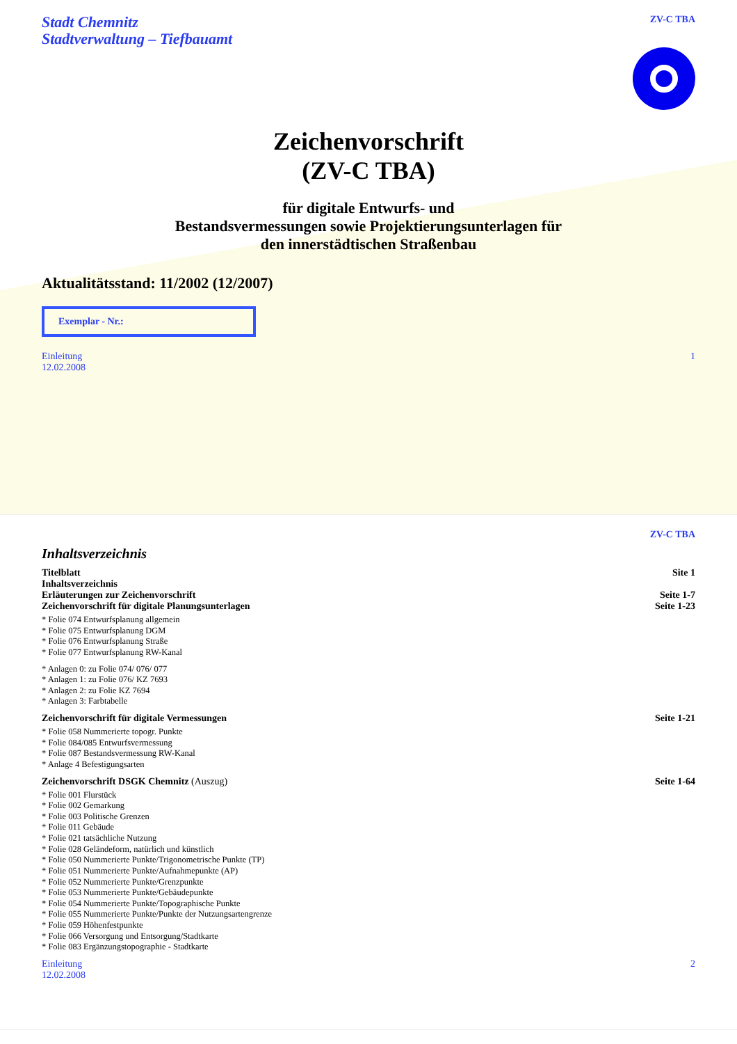Stadt Chemnitz
Stadtverwaltung – Tiefbauamt
ZV-C TBA
Zeichenvorschrift
(ZV-C TBA)
für digitale Entwurfs- und
Bestandsvermessungen sowie Projektierungsunterlagen für
den innerstädtischen Straßenbau
Aktualitätsstand: 11/2002 (12/2007)
Exemplar - Nr.:
Einleitung
12.02.2008
1
ZV-C TBA
Inhaltsverzeichnis
Titelblatt Site 1
Inhaltsverzeichnis
Erläuterungen zur Zeichenvorschrift Seite 1-7
Zeichenvorschrift für digitale Planungsunterlagen Seite 1-23
* Folie 074 Entwurfsplanung allgemein
* Folie 075 Entwurfsplanung DGM
* Folie 076 Entwurfsplanung Straße
* Folie 077 Entwurfsplanung RW-Kanal
* Anlagen 0: zu Folie 074/ 076/ 077
* Anlagen 1: zu Folie 076/ KZ 7693
* Anlagen 2: zu Folie KZ 7694
* Anlagen 3: Farbtabelle
Zeichenvorschrift für digitale Vermessungen Seite 1-21
* Folie 058 Nummerierte topogr. Punkte
* Folie 084/085 Entwurfsvermessung
* Folie 087 Bestandsvermessung RW-Kanal
* Anlage 4 Befestigungsarten
Zeichenvorschrift DSGK Chemnitz (Auszug) Seite 1-64
* Folie 001 Flurstück
* Folie 002 Gemarkung
* Folie 003 Politische Grenzen
* Folie 011 Gebäude
* Folie 021 tatsächliche Nutzung
* Folie 028 Geländeform, natürlich und künstlich
* Folie 050 Nummerierte Punkte/Trigonometrische Punkte (TP)
* Folie 051 Nummerierte Punkte/Aufnahmepunkte (AP)
* Folie 052 Nummerierte Punkte/Grenzpunkte
* Folie 053 Nummerierte Punkte/Gebäudepunkte
* Folie 054 Nummerierte Punkte/Topographische Punkte
* Folie 055 Nummerierte Punkte/Punkte der Nutzungsartengrenze
* Folie 059 Höhenfestpunkte
* Folie 066 Versorgung und Entsorgung/Stadtkarte
* Folie 083 Ergänzungstopographie - Stadtkarte
Einleitung
12.02.2008
2